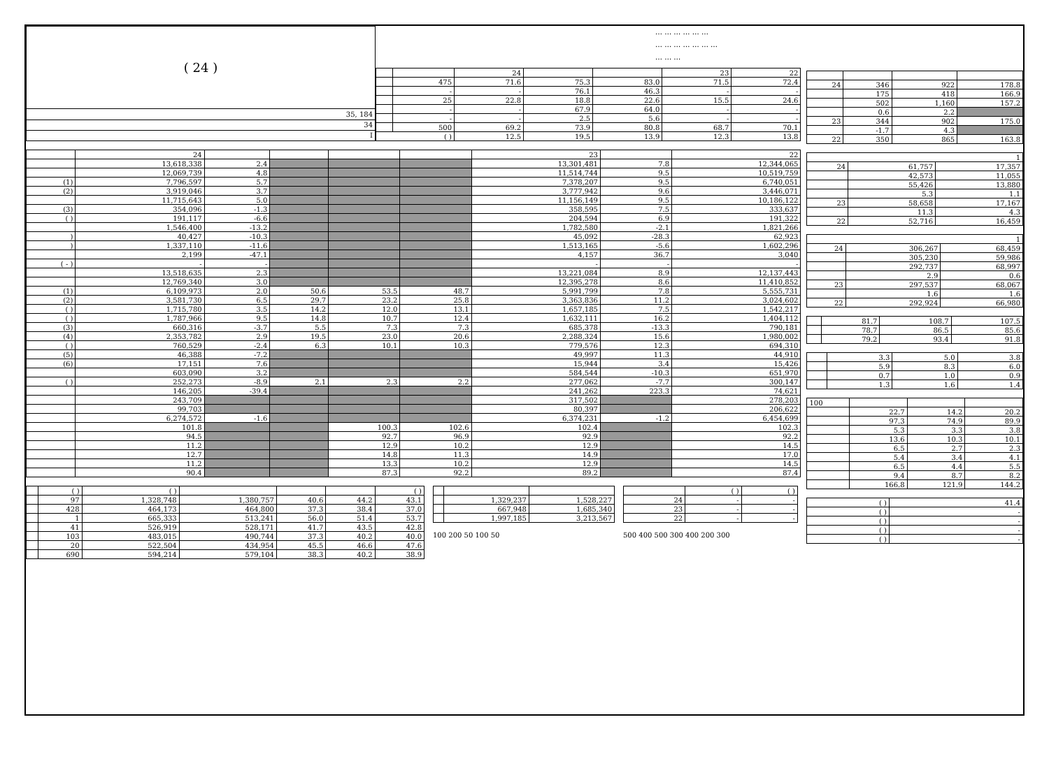| ( 24 ) |
| 35, 184 |
| 34 |
| I |
… … … … … …
… … … … … … …
… … …
| | | 24 | | | 23 | 22 |
| --- | --- | --- | --- | --- | --- | --- |
| | 475 | 71.6 | 75.3 | 83.0 | 71.5 | 72.4 |
| | - | - | 76.1 | 46.3 | - | - |
| | 25 | 22.8 | 18.8 | 22.6 | 15.5 | 24.6 |
| | - | - | 67.9 | 64.0 | - | - |
| | - | - | 2.5 | 5.6 | - | - |
| | 500 | 69.2 | 73.9 | 80.8 | 68.7 | 70.1 |
| ( ) | | 12.5 | 19.5 | 13.9 | 12.3 | 13.8 |
| | 24 | | | | | 23 | | 22 |
| --- | --- | --- | --- | --- | --- | --- | --- | --- |
| | 13,618,338 | 2.4 | | | | 13,301,481 | 7.8 | 12,344,065 |
| | 12,069,739 | 4.8 | | | | 11,514,744 | 9.5 | 10,519,759 |
| (1) | 7,796,597 | 5.7 | | | | 7,378,207 | 9.5 | 6,740,051 |
| (2) | 3,919,046 | 3.7 | | | | 3,777,942 | 9.6 | 3,446,071 |
| | 11,715,643 | 5.0 | | | | 11,156,149 | 9.5 | 10,186,122 |
| (3) | 354,096 | -1.3 | | | | 358,595 | 7.5 | 333,637 |
| ( ) | 191,117 | -6.6 | | | | 204,594 | 6.9 | 191,322 |
| | 1,546,400 | -13.2 | | | | 1,782,580 | -2.1 | 1,821,266 |
| ) | 40,427 | -10.3 | | | | 45,092 | -28.3 | 62,923 |
| ) | 1,337,110 | -11.6 | | | | 1,513,165 | -5.6 | 1,602,296 |
| | 2,199 | -47.1 | | | | 4,157 | 36.7 | 3,040 |
| ( - ) | - | - | | | | - | - | - |
| | 13,518,635 | 2.3 | | | | 13,221,084 | 8.9 | 12,137,443 |
| | 12,769,340 | 3.0 | | | | 12,395,278 | 8.6 | 11,410,852 |
| (1) | 6,109,973 | 2.0 | 50.6 | 53.5 | 48.7 | 5,991,799 | 7.8 | 5,555,731 |
| (2) | 3,581,730 | 6.5 | 29.7 | 23.2 | 25.8 | 3,363,836 | 11.2 | 3,024,602 |
| ( ) | 1,715,780 | 3.5 | 14.2 | 12.0 | 13.1 | 1,657,185 | 7.5 | 1,542,217 |
| ( ) | 1,787,966 | 9.5 | 14.8 | 10.7 | 12.4 | 1,632,111 | 16.2 | 1,404,112 |
| (3) | 660,316 | -3.7 | 5.5 | 7.3 | 7.3 | 685,378 | -13.3 | 790,181 |
| (4) | 2,353,782 | 2.9 | 19.5 | 23.0 | 20.6 | 2,288,324 | 15.6 | 1,980,002 |
| ( ) | 760,529 | -2.4 | 6.3 | 10.1 | 10.3 | 779,576 | 12.3 | 694,310 |
| (5) | 46,388 | -7.2 | | | | 49,997 | 11.3 | 44,910 |
| (6) | 17,151 | 7.6 | | | | 15,944 | 3.4 | 15,426 |
| | 603,090 | 3.2 | | | | 584,544 | -10.3 | 651,970 |
| ( ) | 252,273 | -8.9 | 2.1 | 2.3 | 2.2 | 277,062 | -7.7 | 300,147 |
| | 146,205 | -39.4 | | | | 241,262 | 223.3 | 74,621 |
| | 243,709 | | | | | 317,502 | | 278,203 |
| | 99,703 | | | | | 80,397 | | 206,622 |
| | 6,274,572 | -1.6 | | | | 6,374,231 | -1.2 | 6,454,699 |
| | 101.8 | | | 100.3 | 102.6 | 102.4 | | 102.3 |
| | 94.5 | | | 92.7 | 96.9 | 92.9 | | 92.2 |
| | 11.2 | | | 12.9 | 10.2 | 12.9 | | 14.5 |
| | 12.7 | | | 14.8 | 11.3 | 14.9 | | 17.0 |
| | 11.2 | | | 13.3 | 10.2 | 12.9 | | 14.5 |
| | 90.4 | | | 87.3 | 92.2 | 89.2 | | 87.4 |
| | ( ) | ( ) | | | | ( ) |
| --- | --- | --- | --- | --- | --- | --- |
| | 97 | 1,328,748 | 1,380,757 | 40.6 | 44.2 | 43.1 |
| | 428 | 464,173 | 464,800 | 37.3 | 38.4 | 37.0 |
| | 1 | 665,333 | 513,241 | 56.0 | 51.4 | 53.7 |
| | 41 | 526,919 | 528,171 | 41.7 | 43.5 | 42.8 |
| | 103 | 483,015 | 490,744 | 37.3 | 40.2 | 40.0 |
| | 20 | 522,504 | 434,954 | 45.5 | 46.6 | 47.6 |
| | 690 | 594,214 | 579,104 | 38.3 | 40.2 | 38.9 |
| | 1,329,237 | 1,528,227 |
| | 667,948 | 1,685,340 |
| | 1,997,185 | 3,213,567 |
100 200 50 100 50
| | ( ) | ( ) |
| --- | --- | --- |
| 24 | - | - |
| 23 | - | - |
| 22 | - | - |
500 400 500 300 400 200 300
| 24 | 346 | 922 | 178.8 |
| | 175 | 418 | 166.9 |
| | 502 | 1,160 | 157.2 |
| | 0.6 | 2.2 | |
| 23 | 344 | 902 | 175.0 |
| | -1.7 | 4.3 | |
| 22 | 350 | 865 | 163.8 |
| 1 | | |
| --- | --- | --- |
| 24 | 61,757 | 17,357 |
| | 42,573 | 11,055 |
| | 55,426 | 13,880 |
| | 5.3 | 1.1 |
| 23 | 58,658 | 17,167 |
| | 11.3 | 4.3 |
| 22 | 52,716 | 16,459 |
| 1 | | |
| --- | --- | --- |
| 24 | 306,267 | 68,459 |
| | 305,230 | 59,986 |
| | 292,737 | 68,997 |
| | 2.9 | 0.6 |
| 23 | 297,537 | 68,067 |
| | 1.6 | 1.6 |
| 22 | 292,924 | 66,980 |
| | 81.7 | 108.7 | 107.5 |
| | 78.7 | 86.5 | 85.6 |
| | 79.2 | 93.4 | 91.8 |
| | 3.3 | 5.0 | 3.8 |
| | 5.9 | 8.3 | 6.0 |
| | 0.7 | 1.0 | 0.9 |
| | 1.3 | 1.6 | 1.4 |
| 100 | | | |
| | 22.7 | 14.2 | 20.2 |
| | 97.3 | 74.9 | 89.9 |
| | 5.3 | 3.3 | 3.8 |
| | 13.6 | 10.3 | 10.1 |
| | 6.5 | 2.7 | 2.3 |
| | 5.4 | 3.4 | 4.1 |
| | 6.5 | 4.4 | 5.5 |
| | 9.4 | 8.7 | 8.2 |
| | 166.8 | 121.9 | 144.2 |
| ( ) | 41.4 |
| ( ) | - |
| ( ) | - |
| ( ) | - |
| ( ) | - |